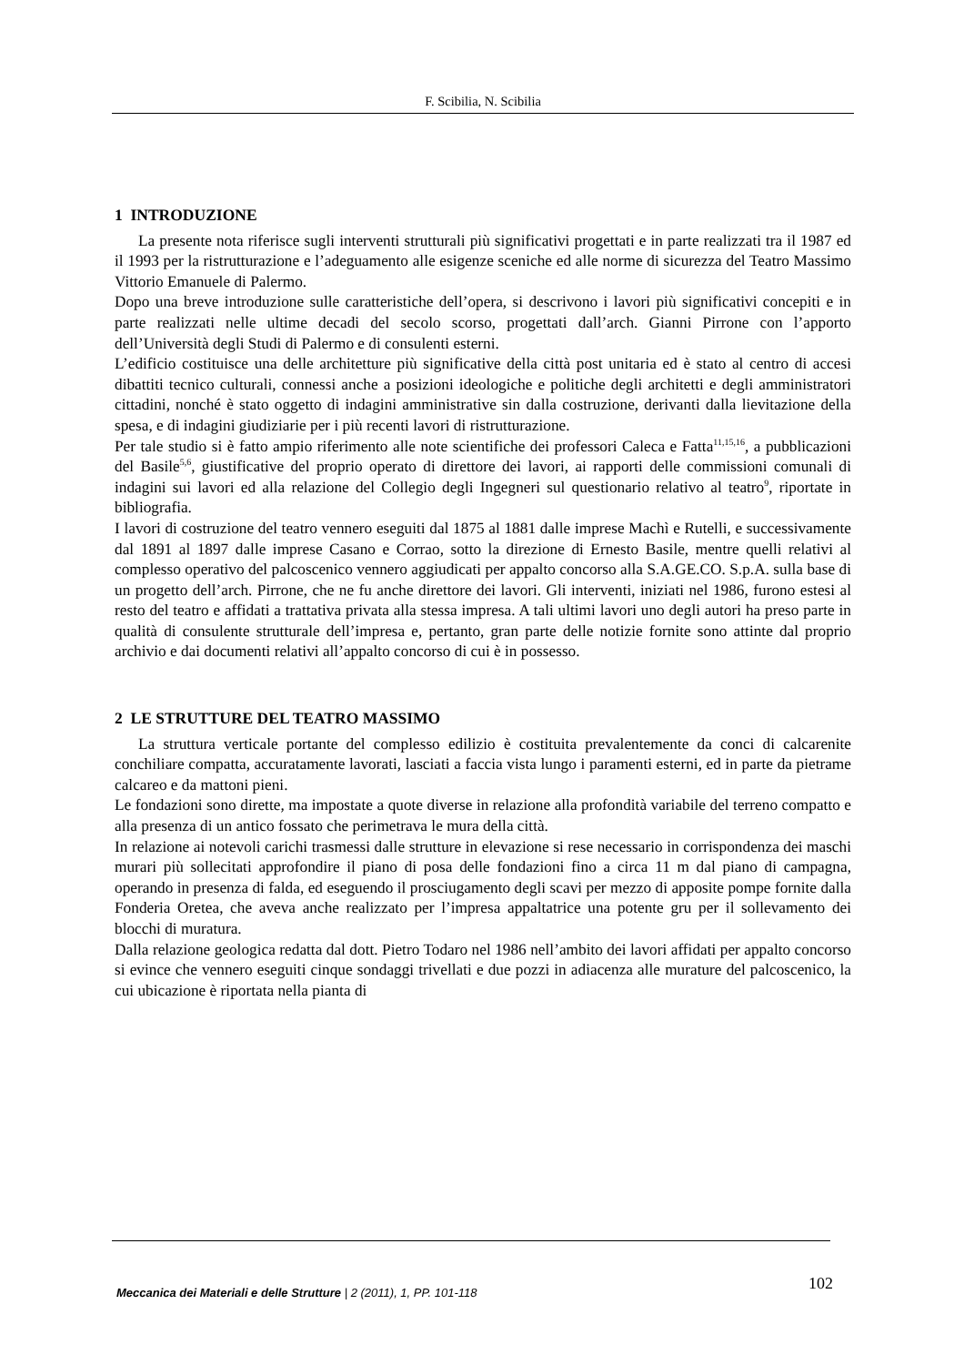F. Scibilia, N. Scibilia
1 INTRODUZIONE
La presente nota riferisce sugli interventi strutturali più significativi progettati e in parte realizzati tra il 1987 ed il 1993 per la ristrutturazione e l’adeguamento alle esigenze sceniche ed alle norme di sicurezza del Teatro Massimo Vittorio Emanuele di Palermo.
Dopo una breve introduzione sulle caratteristiche dell’opera, si descrivono i lavori più significativi concepiti e in parte realizzati nelle ultime decadi del secolo scorso, progettati dall’arch. Gianni Pirrone con l’apporto dell’Università degli Studi di Palermo e di consulenti esterni.
L’edificio costituisce una delle architetture più significative della città post unitaria ed è stato al centro di accesi dibattiti tecnico culturali, connessi anche a posizioni ideologiche e politiche degli architetti e degli amministratori cittadini, nonché è stato oggetto di indagini amministrative sin dalla costruzione, derivanti dalla lievitazione della spesa, e di indagini giudiziarie per i più recenti lavori di ristrutturazione.
Per tale studio si è fatto ampio riferimento alle note scientifiche dei professori Caleca e Fatta<sup>11,15,16</sup>, a pubblicazioni del Basile<sup>5,6</sup>, giustificative del proprio operato di direttore dei lavori, ai rapporti delle commissioni comunali di indagini sui lavori ed alla relazione del Collegio degli Ingegneri sul questionario relativo al teatro<sup>9</sup>, riportate in bibliografia.
I lavori di costruzione del teatro vennero eseguiti dal 1875 al 1881 dalle imprese Machì e Rutelli, e successivamente dal 1891 al 1897 dalle imprese Casano e Corrao, sotto la direzione di Ernesto Basile, mentre quelli relativi al complesso operativo del palcoscenico vennero aggiudicati per appalto concorso alla S.A.GE.CO. S.p.A. sulla base di un progetto dell’arch. Pirrone, che ne fu anche direttore dei lavori. Gli interventi, iniziati nel 1986, furono estesi al resto del teatro e affidati a trattativa privata alla stessa impresa. A tali ultimi lavori uno degli autori ha preso parte in qualità di consulente strutturale dell’impresa e, pertanto, gran parte delle notizie fornite sono attinte dal proprio archivio e dai documenti relativi all’appalto concorso di cui è in possesso.
2 LE STRUTTURE DEL TEATRO MASSIMO
La struttura verticale portante del complesso edilizio è costituita prevalentemente da conci di calcarenite conchiliare compatta, accuratamente lavorati, lasciati a faccia vista lungo i paramenti esterni, ed in parte da pietrame calcareo e da mattoni pieni.
Le fondazioni sono dirette, ma impostate a quote diverse in relazione alla profondità variabile del terreno compatto e alla presenza di un antico fossato che perimetrava le mura della città.
In relazione ai notevoli carichi trasmessi dalle strutture in elevazione si rese necessario in corrispondenza dei maschi murari più sollecitati approfondire il piano di posa delle fondazioni fino a circa 11 m dal piano di campagna, operando in presenza di falda, ed eseguendo il prosciugamento degli scavi per mezzo di apposite pompe fornite dalla Fonderia Oretea, che aveva anche realizzato per l’impresa appaltatrice una potente gru per il sollevamento dei blocchi di muratura.
Dalla relazione geologica redatta dal dott. Pietro Todaro nel 1986 nell’ambito dei lavori affidati per appalto concorso si evince che vennero eseguiti cinque sondaggi trivellati e due pozzi in adiacenza alle murature del palcoscenico, la cui ubicazione è riportata nella pianta di
Meccanica dei Materiali e delle Strutture | 2 (2011), 1, PP. 101-118
102